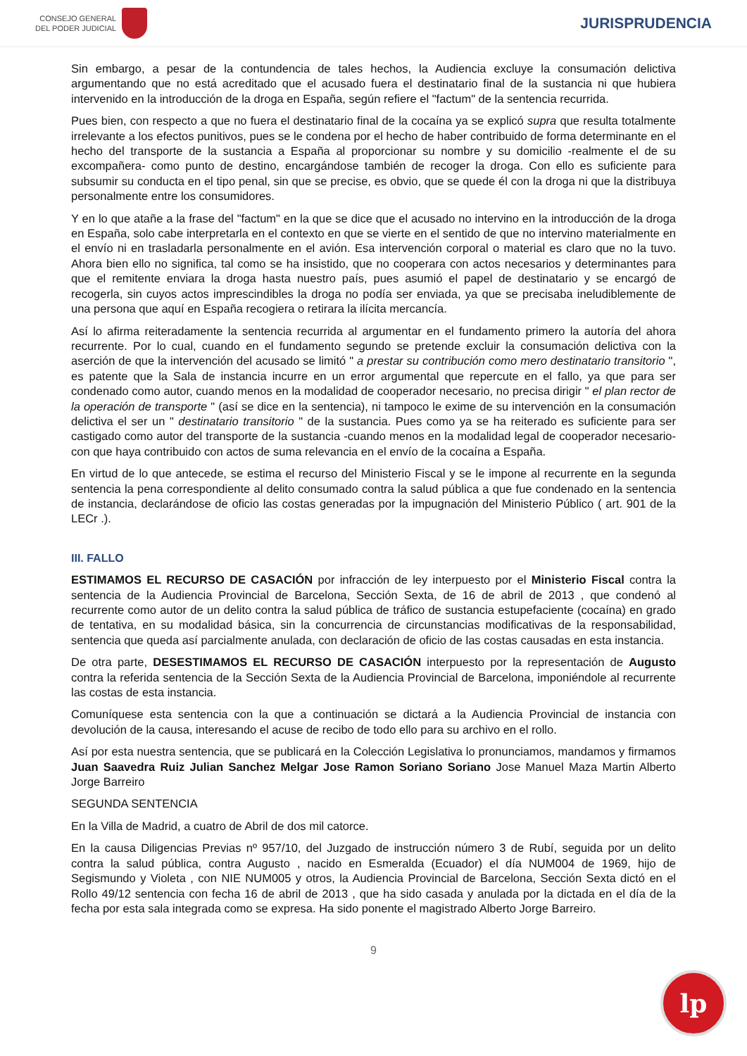CONSEJO GENERAL
DEL PODER JUDICIAL
JURISPRUDENCIA
Sin embargo, a pesar de la contundencia de tales hechos, la Audiencia excluye la consumación delictiva argumentando que no está acreditado que el acusado fuera el destinatario final de la sustancia ni que hubiera intervenido en la introducción de la droga en España, según refiere el "factum" de la sentencia recurrida.
Pues bien, con respecto a que no fuera el destinatario final de la cocaína ya se explicó supra que resulta totalmente irrelevante a los efectos punitivos, pues se le condena por el hecho de haber contribuido de forma determinante en el hecho del transporte de la sustancia a España al proporcionar su nombre y su domicilio -realmente el de su excompañera- como punto de destino, encargándose también de recoger la droga. Con ello es suficiente para subsumir su conducta en el tipo penal, sin que se precise, es obvio, que se quede él con la droga ni que la distribuya personalmente entre los consumidores.
Y en lo que atañe a la frase del "factum" en la que se dice que el acusado no intervino en la introducción de la droga en España, solo cabe interpretarla en el contexto en que se vierte en el sentido de que no intervino materialmente en el envío ni en trasladarla personalmente en el avión. Esa intervención corporal o material es claro que no la tuvo. Ahora bien ello no significa, tal como se ha insistido, que no cooperara con actos necesarios y determinantes para que el remitente enviara la droga hasta nuestro país, pues asumió el papel de destinatario y se encargó de recogerla, sin cuyos actos imprescindibles la droga no podía ser enviada, ya que se precisaba ineludiblemente de una persona que aquí en España recogiera o retirara la ilícita mercancía.
Así lo afirma reiteradamente la sentencia recurrida al argumentar en el fundamento primero la autoría del ahora recurrente. Por lo cual, cuando en el fundamento segundo se pretende excluir la consumación delictiva con la aserción de que la intervención del acusado se limitó " a prestar su contribución como mero destinatario transitorio ", es patente que la Sala de instancia incurre en un error argumental que repercute en el fallo, ya que para ser condenado como autor, cuando menos en la modalidad de cooperador necesario, no precisa dirigir " el plan rector de la operación de transporte " (así se dice en la sentencia), ni tampoco le exime de su intervención en la consumación delictiva el ser un " destinatario transitorio " de la sustancia. Pues como ya se ha reiterado es suficiente para ser castigado como autor del transporte de la sustancia -cuando menos en la modalidad legal de cooperador necesario- con que haya contribuido con actos de suma relevancia en el envío de la cocaína a España.
En virtud de lo que antecede, se estima el recurso del Ministerio Fiscal y se le impone al recurrente en la segunda sentencia la pena correspondiente al delito consumado contra la salud pública a que fue condenado en la sentencia de instancia, declarándose de oficio las costas generadas por la impugnación del Ministerio Público ( art. 901 de la LECr .).
III. FALLO
ESTIMAMOS EL RECURSO DE CASACIÓN por infracción de ley interpuesto por el Ministerio Fiscal contra la sentencia de la Audiencia Provincial de Barcelona, Sección Sexta, de 16 de abril de 2013 , que condenó al recurrente como autor de un delito contra la salud pública de tráfico de sustancia estupefaciente (cocaína) en grado de tentativa, en su modalidad básica, sin la concurrencia de circunstancias modificativas de la responsabilidad, sentencia que queda así parcialmente anulada, con declaración de oficio de las costas causadas en esta instancia.
De otra parte, DESESTIMAMOS EL RECURSO DE CASACIÓN interpuesto por la representación de Augusto contra la referida sentencia de la Sección Sexta de la Audiencia Provincial de Barcelona, imponiéndole al recurrente las costas de esta instancia.
Comuníquese esta sentencia con la que a continuación se dictará a la Audiencia Provincial de instancia con devolución de la causa, interesando el acuse de recibo de todo ello para su archivo en el rollo.
Así por esta nuestra sentencia, que se publicará en la Colección Legislativa lo pronunciamos, mandamos y firmamos Juan Saavedra Ruiz Julian Sanchez Melgar Jose Ramon Soriano Soriano Jose Manuel Maza Martin Alberto Jorge Barreiro
SEGUNDA SENTENCIA
En la Villa de Madrid, a cuatro de Abril de dos mil catorce.
En la causa Diligencias Previas nº 957/10, del Juzgado de instrucción número 3 de Rubí, seguida por un delito contra la salud pública, contra Augusto , nacido en Esmeralda (Ecuador) el día NUM004 de 1969, hijo de Segismundo y Violeta , con NIE NUM005 y otros, la Audiencia Provincial de Barcelona, Sección Sexta dictó en el Rollo 49/12 sentencia con fecha 16 de abril de 2013 , que ha sido casada y anulada por la dictada en el día de la fecha por esta sala integrada como se expresa. Ha sido ponente el magistrado Alberto Jorge Barreiro.
9
lp